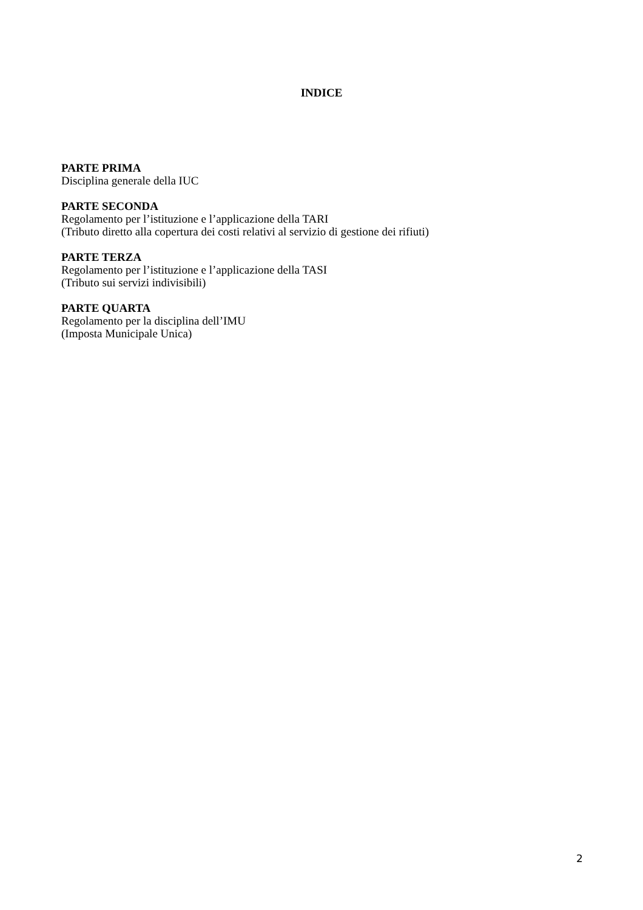INDICE
PARTE PRIMA
Disciplina generale della IUC
PARTE SECONDA
Regolamento per l’istituzione e l’applicazione della TARI
(Tributo diretto alla copertura dei costi relativi al servizio di gestione dei rifiuti)
PARTE TERZA
Regolamento per l’istituzione e l’applicazione della TASI
(Tributo sui servizi indivisibili)
PARTE QUARTA
Regolamento per la disciplina dell’IMU
(Imposta Municipale Unica)
2